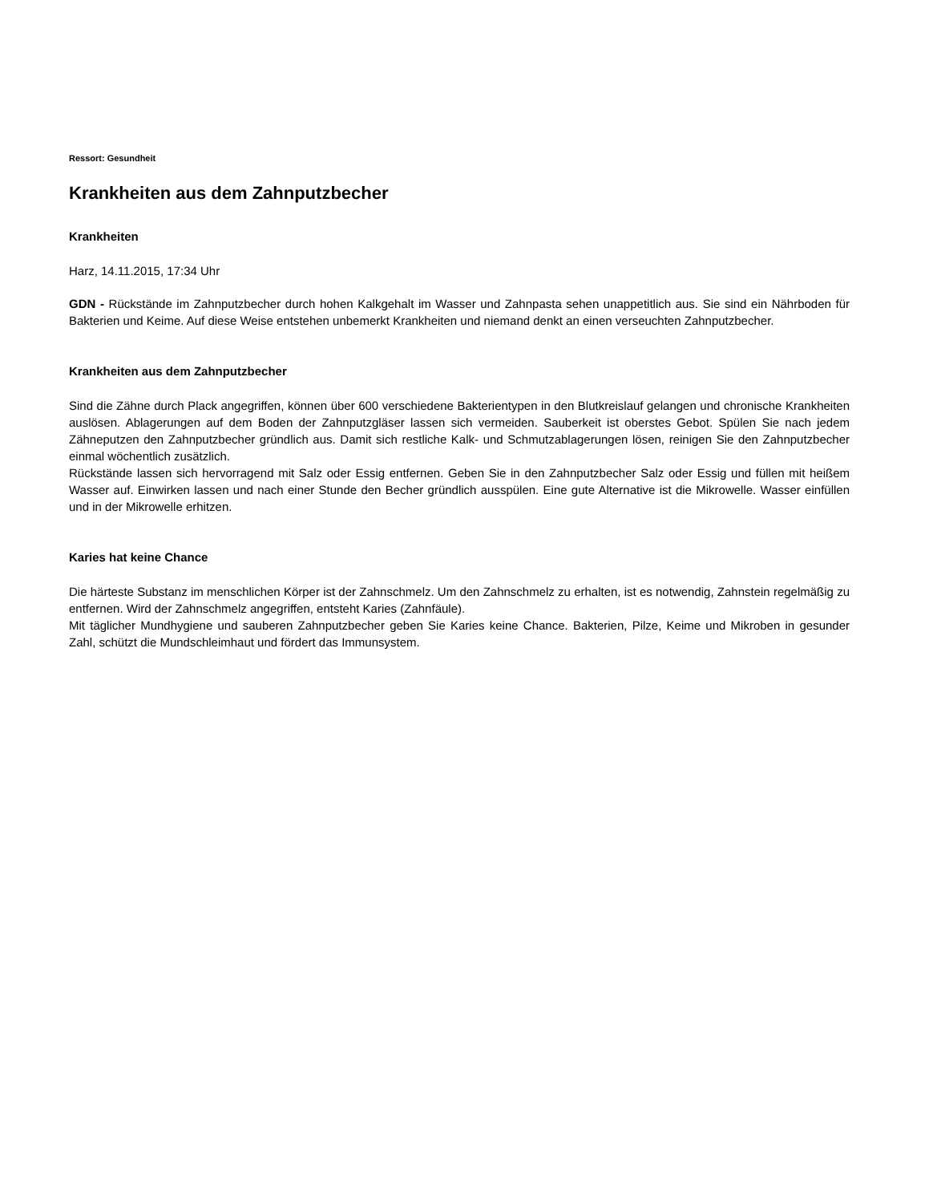Ressort: Gesundheit
Krankheiten aus dem Zahnputzbecher
Krankheiten
Harz, 14.11.2015, 17:34 Uhr
GDN - Rückstände im Zahnputzbecher durch hohen Kalkgehalt im Wasser und Zahnpasta sehen unappetitlich aus. Sie sind ein Nährboden für Bakterien und Keime. Auf diese Weise entstehen unbemerkt Krankheiten und niemand denkt an einen verseuchten Zahnputzbecher.
Krankheiten aus dem Zahnputzbecher
Sind die Zähne durch Plack angegriffen, können über 600 verschiedene Bakterientypen in den Blutkreislauf gelangen und chronische Krankheiten auslösen. Ablagerungen auf dem Boden der Zahnputzgläser lassen sich vermeiden. Sauberkeit ist oberstes Gebot. Spülen Sie nach jedem Zähneputzen den Zahnputzbecher gründlich aus. Damit sich restliche Kalk- und Schmutzablagerungen lösen, reinigen Sie den Zahnputzbecher einmal wöchentlich zusätzlich.
Rückstände lassen sich hervorragend mit Salz oder Essig entfernen. Geben Sie in den Zahnputzbecher Salz oder Essig und füllen mit heißem Wasser auf. Einwirken lassen und nach einer Stunde den Becher gründlich ausspülen. Eine gute Alternative ist die Mikrowelle. Wasser einfüllen und in der Mikrowelle erhitzen.
Karies hat keine Chance
Die härteste Substanz im menschlichen Körper ist der Zahnschmelz. Um den Zahnschmelz zu erhalten, ist es notwendig, Zahnstein regelmäßig zu entfernen. Wird der Zahnschmelz angegriffen, entsteht Karies (Zahnfäule).
Mit täglicher Mundhygiene und sauberen Zahnputzbecher geben Sie Karies keine Chance. Bakterien, Pilze, Keime und Mikroben in gesunder Zahl, schützt die Mundschleimhaut und fördert das Immunsystem.